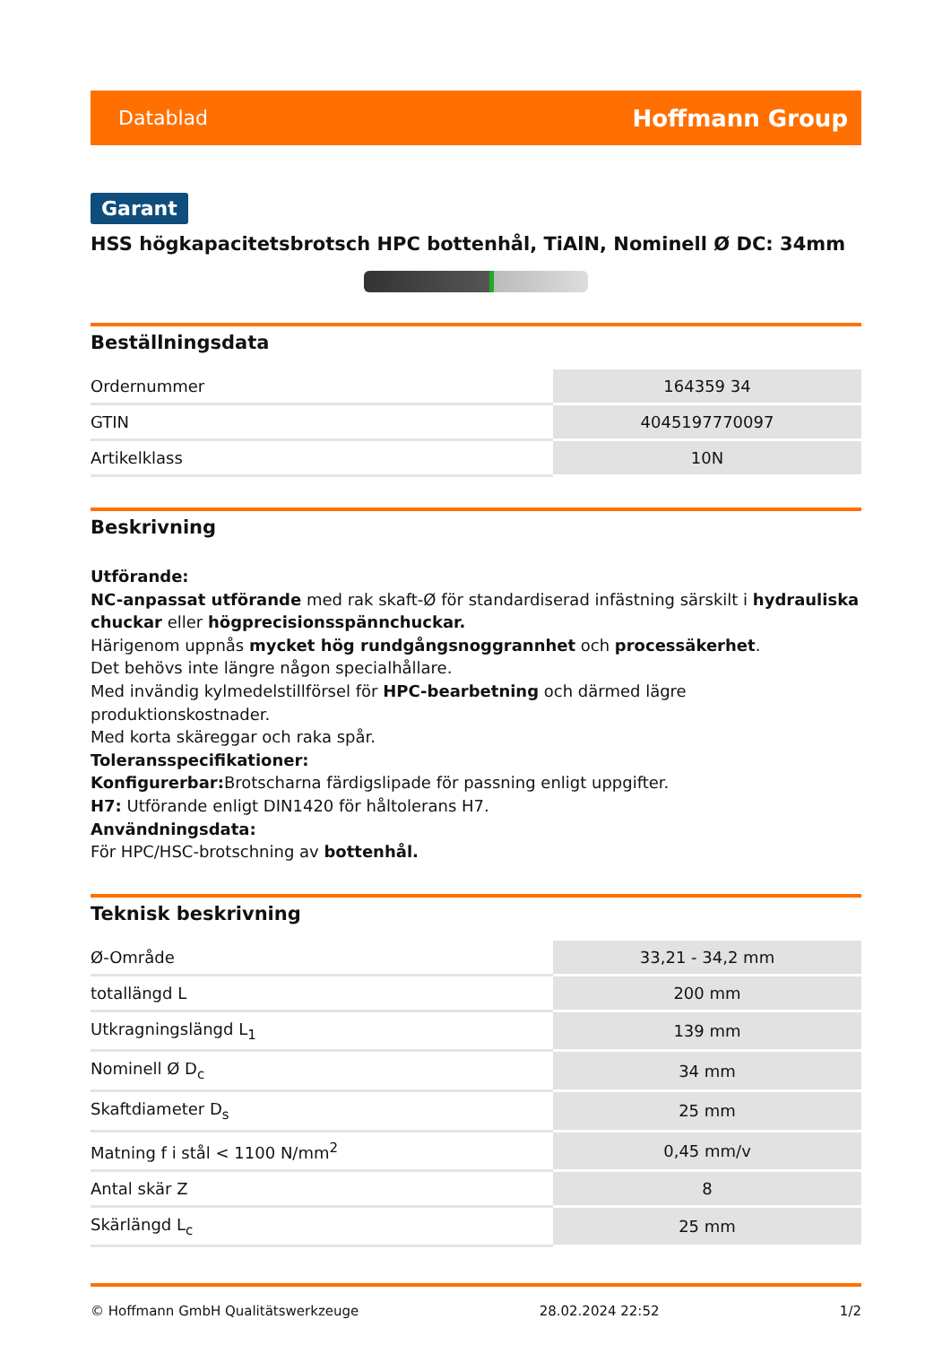Datablad Hoffmann Group
Garant
HSS högkapacitetsbrotsch HPC bottenhål, TiAlN, Nominell Ø DC: 34mm
Beställningsdata
| Ordernummer | 164359 34 |
| GTIN | 4045197770097 |
| Artikelklass | 10N |
Beskrivning
Utförande:
NC-anpassat utförande med rak skaft-Ø för standardiserad infästning särskilt i hydrauliska chuckar eller högprecisionsspännchuckar.
Härigenom uppnås mycket hög rundgångsnoggrannhet och processäkerhet.
Det behövs inte längre någon specialhållare.
Med invändig kylmedelstillförsel för HPC-bearbetning och därmed lägre produktionskostnader.
Med korta skäreggar och raka spår.
Toleransspecifikationer:
Konfigurerbar: Brotscharna färdigslipade för passning enligt uppgifter.
H7: Utförande enligt DIN1420 för håltolerans H7.
Användningsdata:
För HPC/HSC-brotschning av bottenhål.
Teknisk beskrivning
| Ø-Område | 33,21 - 34,2 mm |
| totallängd L | 200 mm |
| Utkragningslängd L<sub>1</sub> | 139 mm |
| Nominell Ø D<sub>c</sub> | 34 mm |
| Skaftdiameter D<sub>s</sub> | 25 mm |
| Matning f i stål < 1100 N/mm<sup>2</sup> | 0,45 mm/v |
| Antal skär Z | 8 |
| Skärlängd L<sub>c</sub> | 25 mm |
© Hoffmann GmbH Qualitätswerkzeuge 28.02.2024 22:52 1/2